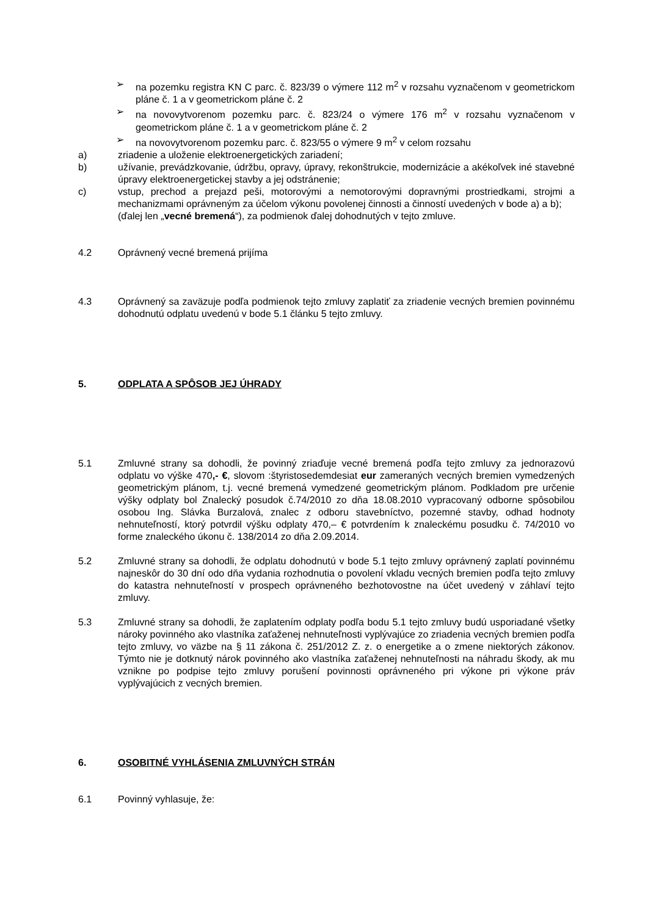➢ na pozemku registra KN C parc. č. 823/39 o výmere 112 m<sup>2</sup> v rozsahu vyznačenom v geometrickom pláne č. 1 a v geometrickom pláne č. 2
➢ na novovytvorenom pozemku parc. č. 823/24 o výmere 176 m<sup>2</sup> v rozsahu vyznačenom v geometrickom pláne č. 1 a v geometrickom pláne č. 2
➢ na novovytvorenom pozemku parc. č. 823/55 o výmere 9 m<sup>2</sup> v celom rozsahu
a) zriadenie a uloženie elektroenergetických zariadení;
b) užívanie, prevádzkovanie, údržbu, opravy, úpravy, rekonštrukcie, modernizácie a akékoľvek iné stavebné úpravy elektroenergetickej stavby a jej odstránenie;
c) vstup, prechod a prejazd peši, motorovými a nemotorovými dopravnými prostriedkami, strojmi a mechanizmami oprávneným za účelom výkonu povolenej činnosti a činností uvedených v bode a) a b);
(ďalej len „vecné bremená“), za podmienok ďalej dohodnutých v tejto zmluve.
4.2 Oprávnený vecné bremená prijíma
4.3 Oprávnený sa zaväzuje podľa podmienok tejto zmluvy zaplatiť za zriadenie vecných bremien povinnému dohodnutú odplatu uvedenú v bode 5.1 článku 5 tejto zmluvy.
5. ODPLATA A SPÔSOB JEJ ÚHRADY
5.1 Zmluvné strany sa dohodli, že povinný zriaďuje vecné bremená podľa tejto zmluvy za jednorazovú odplatu vo výške 470,- €, slovom :štyristosedemdesiat eur zameraných vecných bremien vymedzených geometrickým plánom, t.j. vecné bremená vymedzené geometrickým plánom. Podkladom pre určenie výšky odplaty bol Znalecký posudok č.74/2010 zo dňa 18.08.2010 vypracovaný odborne spôsobilou osobou Ing. Slávka Burzalová, znalec z odboru stavebníctvo, pozemné stavby, odhad hodnoty nehnuteľností, ktorý potvrdil výšku odplaty 470,– € potvrdením k znaleckému posudku č. 74/2010 vo forme znaleckého úkonu č. 138/2014 zo dňa 2.09.2014.
5.2 Zmluvné strany sa dohodli, že odplatu dohodnutú v bode 5.1 tejto zmluvy oprávnený zaplatí povinnému najneskôr do 30 dní odo dňa vydania rozhodnutia o povolení vkladu vecných bremien podľa tejto zmluvy do katastra nehnuteľností v prospech oprávneného bezhotovostne na účet uvedený v záhlaví tejto zmluvy.
5.3 Zmluvné strany sa dohodli, že zaplatením odplaty podľa bodu 5.1 tejto zmluvy budú usporiadané všetky nároky povinného ako vlastníka zaťaženej nehnuteľnosti vyplývajúce zo zriadenia vecných bremien podľa tejto zmluvy, vo väzbe na § 11 zákona č. 251/2012 Z. z. o energetike a o zmene niektorých zákonov. Týmto nie je dotknutý nárok povinného ako vlastníka zaťaženej nehnuteľnosti na náhradu škody, ak mu vznikne po podpise tejto zmluvy porušení povinnosti oprávneného pri výkone pri výkone práv vyplývajúcich z vecných bremien.
6. OSOBITNÉ VYHLÁSENIA ZMLUVNÝCH STRÁN
6.1 Povinný vyhlasuje, že: